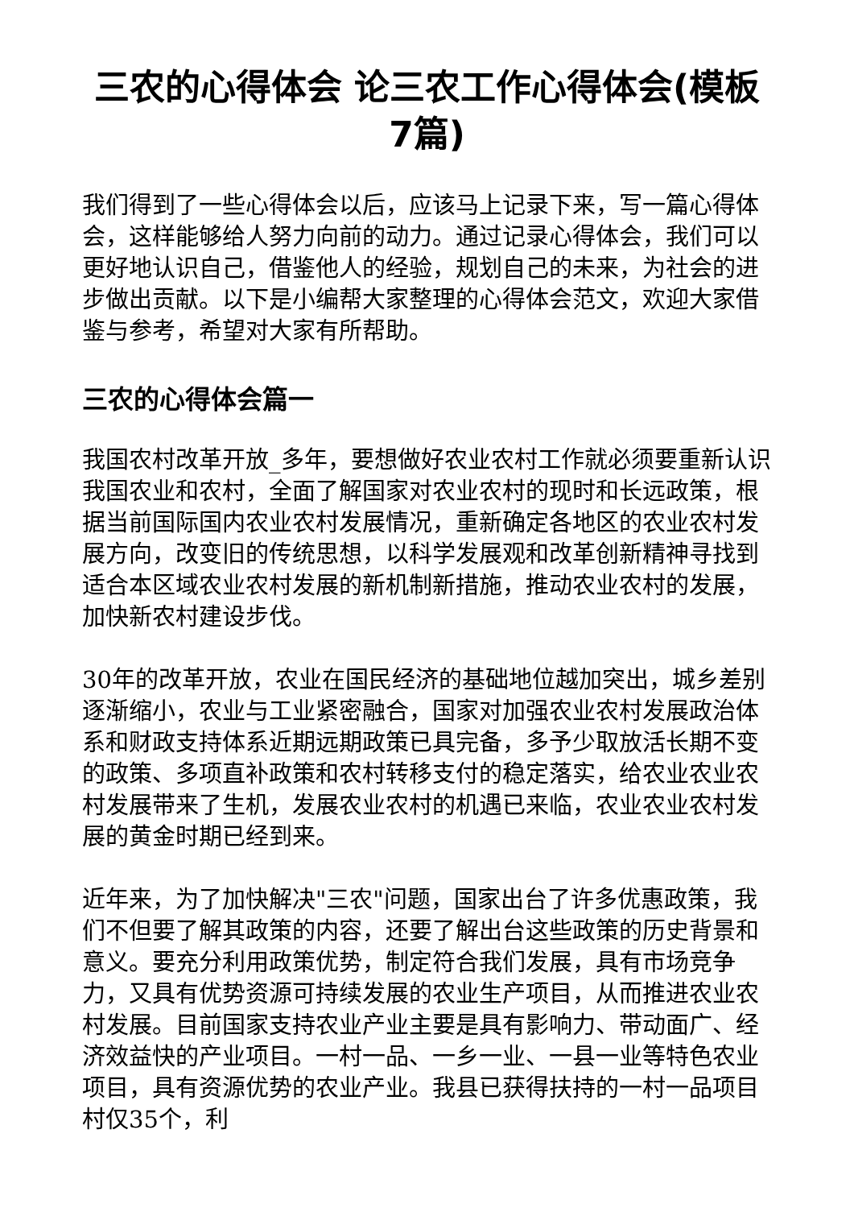三农的心得体会 论三农工作心得体会(模板7篇)
我们得到了一些心得体会以后，应该马上记录下来，写一篇心得体会，这样能够给人努力向前的动力。通过记录心得体会，我们可以更好地认识自己，借鉴他人的经验，规划自己的未来，为社会的进步做出贡献。以下是小编帮大家整理的心得体会范文，欢迎大家借鉴与参考，希望对大家有所帮助。
三农的心得体会篇一
我国农村改革开放_多年，要想做好农业农村工作就必须要重新认识我国农业和农村，全面了解国家对农业农村的现时和长远政策，根据当前国际国内农业农村发展情况，重新确定各地区的农业农村发展方向，改变旧的传统思想，以科学发展观和改革创新精神寻找到适合本区域农业农村发展的新机制新措施，推动农业农村的发展，加快新农村建设步伐。
30年的改革开放，农业在国民经济的基础地位越加突出，城乡差别逐渐缩小，农业与工业紧密融合，国家对加强农业农村发展政治体系和财政支持体系近期远期政策已具完备，多予少取放活长期不变的政策、多项直补政策和农村转移支付的稳定落实，给农业农业农村发展带来了生机，发展农业农村的机遇已来临，农业农业农村发展的黄金时期已经到来。
近年来，为了加快解决"三农"问题，国家出台了许多优惠政策，我们不但要了解其政策的内容，还要了解出台这些政策的历史背景和意义。要充分利用政策优势，制定符合我们发展，具有市场竞争力，又具有优势资源可持续发展的农业生产项目，从而推进农业农村发展。目前国家支持农业产业主要是具有影响力、带动面广、经济效益快的产业项目。一村一品、一乡一业、一县一业等特色农业项目，具有资源优势的农业产业。我县已获得扶持的一村一品项目村仅35个，利